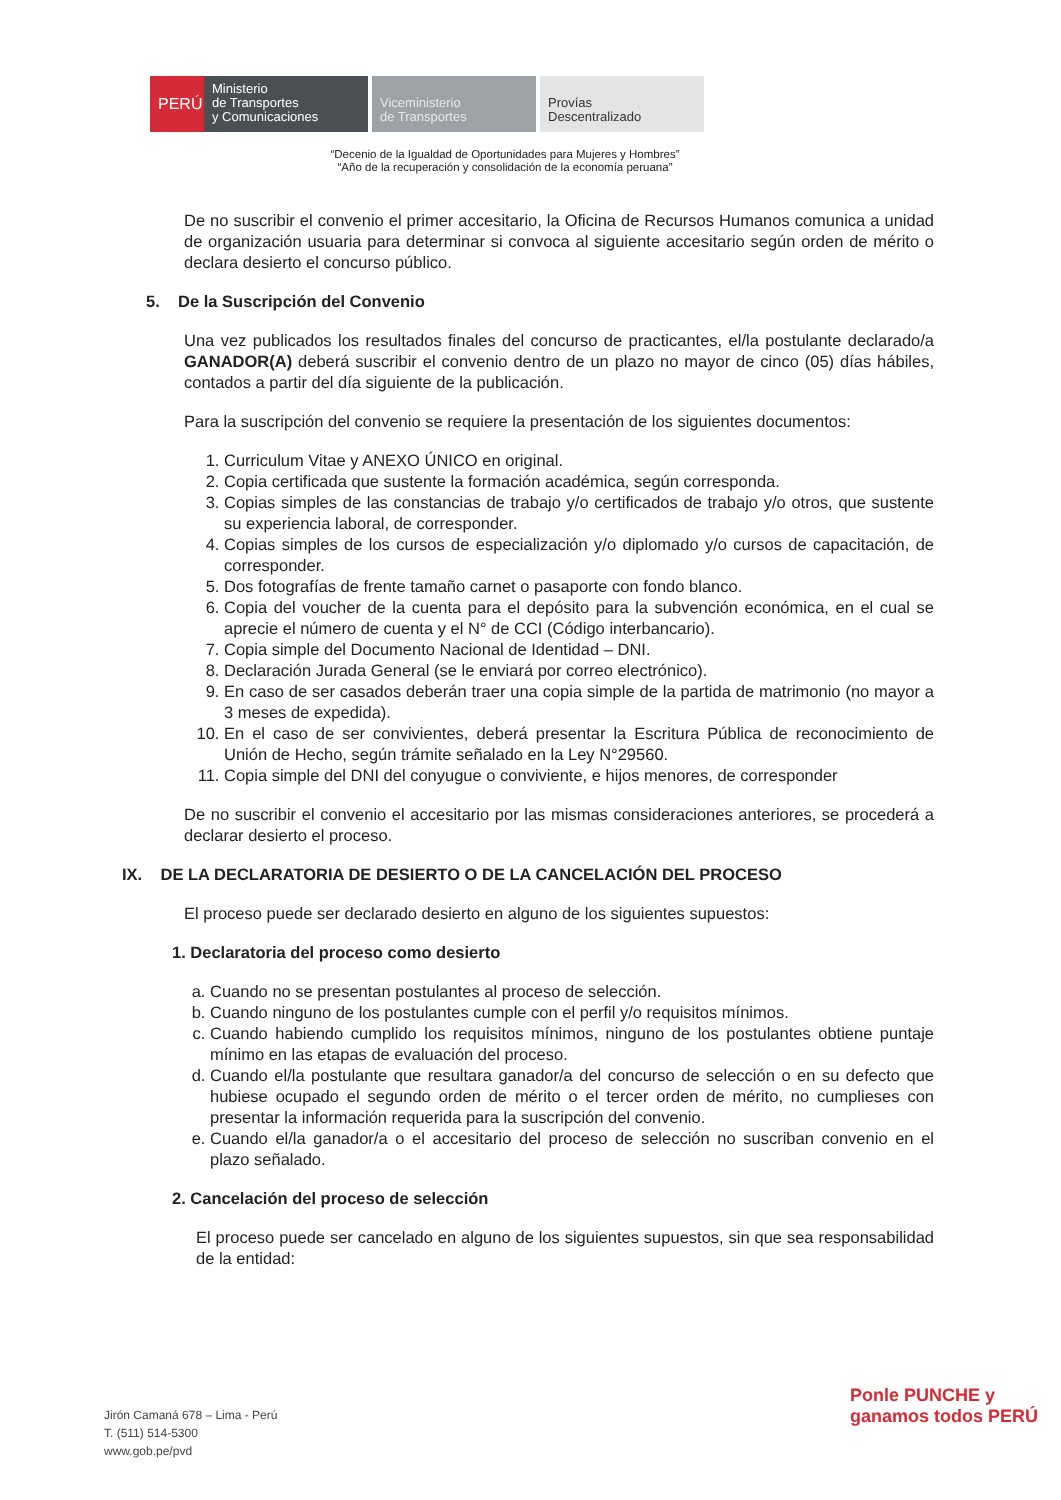PERÚ
Ministerio
de Transportes
y Comunicaciones
Viceministerio
de Transportes
Provías
Descentralizado
“Decenio de la Igualdad de Oportunidades para Mujeres y Hombres”
“Año de la recuperación y consolidación de la economía peruana”
De no suscribir el convenio el primer accesitario, la Oficina de Recursos Humanos comunica a unidad de organización usuaria para determinar si convoca al siguiente accesitario según orden de mérito o declara desierto el concurso público.
5. De la Suscripción del Convenio
Una vez publicados los resultados finales del concurso de practicantes, el/la postulante declarado/a GANADOR(A) deberá suscribir el convenio dentro de un plazo no mayor de cinco (05) días hábiles, contados a partir del día siguiente de la publicación.
Para la suscripción del convenio se requiere la presentación de los siguientes documentos:
1. Curriculum Vitae y ANEXO ÚNICO en original.
2. Copia certificada que sustente la formación académica, según corresponda.
3. Copias simples de las constancias de trabajo y/o certificados de trabajo y/o otros, que sustente su experiencia laboral, de corresponder.
4. Copias simples de los cursos de especialización y/o diplomado y/o cursos de capacitación, de corresponder.
5. Dos fotografías de frente tamaño carnet o pasaporte con fondo blanco.
6. Copia del voucher de la cuenta para el depósito para la subvención económica, en el cual se aprecie el número de cuenta y el N° de CCI (Código interbancario).
7. Copia simple del Documento Nacional de Identidad – DNI.
8. Declaración Jurada General (se le enviará por correo electrónico).
9. En caso de ser casados deberán traer una copia simple de la partida de matrimonio (no mayor a 3 meses de expedida).
10. En el caso de ser convivientes, deberá presentar la Escritura Pública de reconocimiento de Unión de Hecho, según trámite señalado en la Ley N°29560.
11. Copia simple del DNI del conyugue o conviviente, e hijos menores, de corresponder
De no suscribir el convenio el accesitario por las mismas consideraciones anteriores, se procederá a declarar desierto el proceso.
IX. DE LA DECLARATORIA DE DESIERTO O DE LA CANCELACIÓN DEL PROCESO
El proceso puede ser declarado desierto en alguno de los siguientes supuestos:
1. Declaratoria del proceso como desierto
a. Cuando no se presentan postulantes al proceso de selección.
b. Cuando ninguno de los postulantes cumple con el perfil y/o requisitos mínimos.
c. Cuando habiendo cumplido los requisitos mínimos, ninguno de los postulantes obtiene puntaje mínimo en las etapas de evaluación del proceso.
d. Cuando el/la postulante que resultara ganador/a del concurso de selección o en su defecto que hubiese ocupado el segundo orden de mérito o el tercer orden de mérito, no cumplieses con presentar la información requerida para la suscripción del convenio.
e. Cuando el/la ganador/a o el accesitario del proceso de selección no suscriban convenio en el plazo señalado.
2. Cancelación del proceso de selección
El proceso puede ser cancelado en alguno de los siguientes supuestos, sin que sea responsabilidad de la entidad:
Jirón Camaná 678 – Lima - Perú
T. (511) 514-5300
www.gob.pe/pvd
Ponle PUNCHE y ganamos todos PERÚ